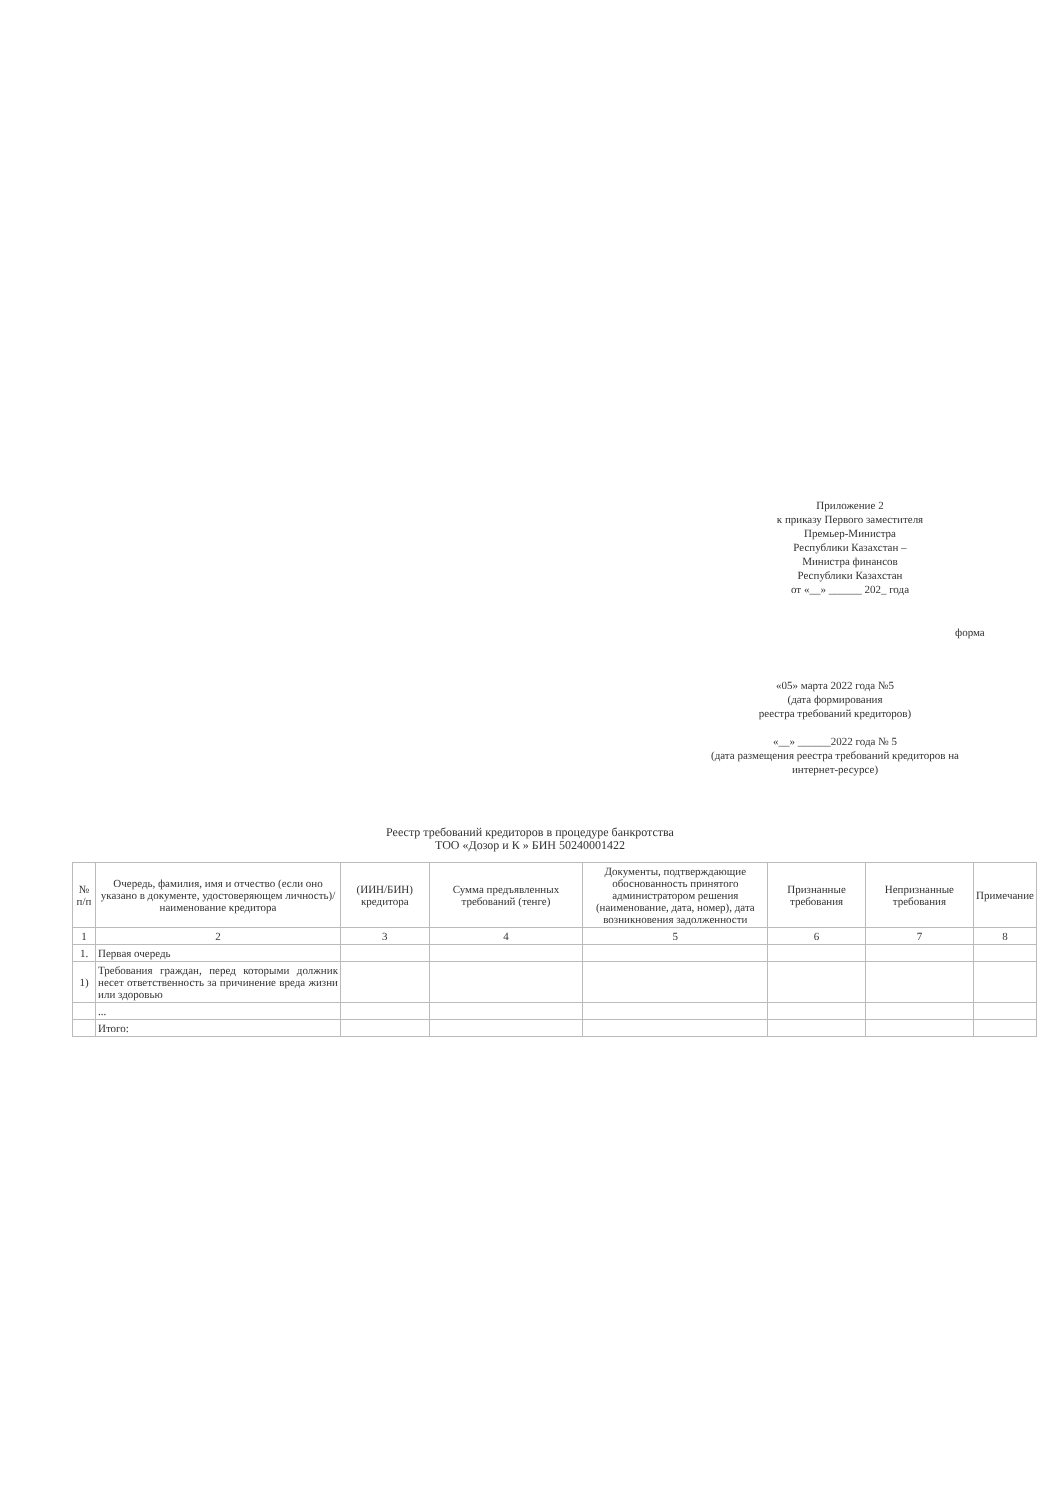Приложение 2
к приказу Первого заместителя
Премьер-Министра
Республики Казахстан –
Министра финансов
Республики Казахстан
от «__» ______ 202_ года
форма
«05» марта 2022 года №5
(дата формирования
реестра требований кредиторов)
«__» ______2022 года № 5
(дата размещения реестра требований кредиторов на интернет-ресурсе)
Реестр требований кредиторов в процедуре банкротства
ТОО «Дозор и К » БИН 50240001422
| № п/п | Очередь, фамилия, имя и отчество (если оно указано в документе, удостоверяющем личность)/ наименование кредитора | (ИИН/БИН) кредитора | Сумма предъявленных требований (тенге) | Документы, подтверждающие обоснованность принятого администратором решения (наименование, дата, номер), дата возникновения задолженности | Признанные требования | Непризнанные требования | Примечание |
| --- | --- | --- | --- | --- | --- | --- | --- |
| 1 | 2 | 3 | 4 | 5 | 6 | 7 | 8 |
| 1. | Первая очередь | | | | | | |
| 1) | Требования граждан, перед которыми должник несет ответственность за причинение вреда жизни или здоровью | | | | | | |
| | ... | | | | | | |
| | Итого: | | | | | | |